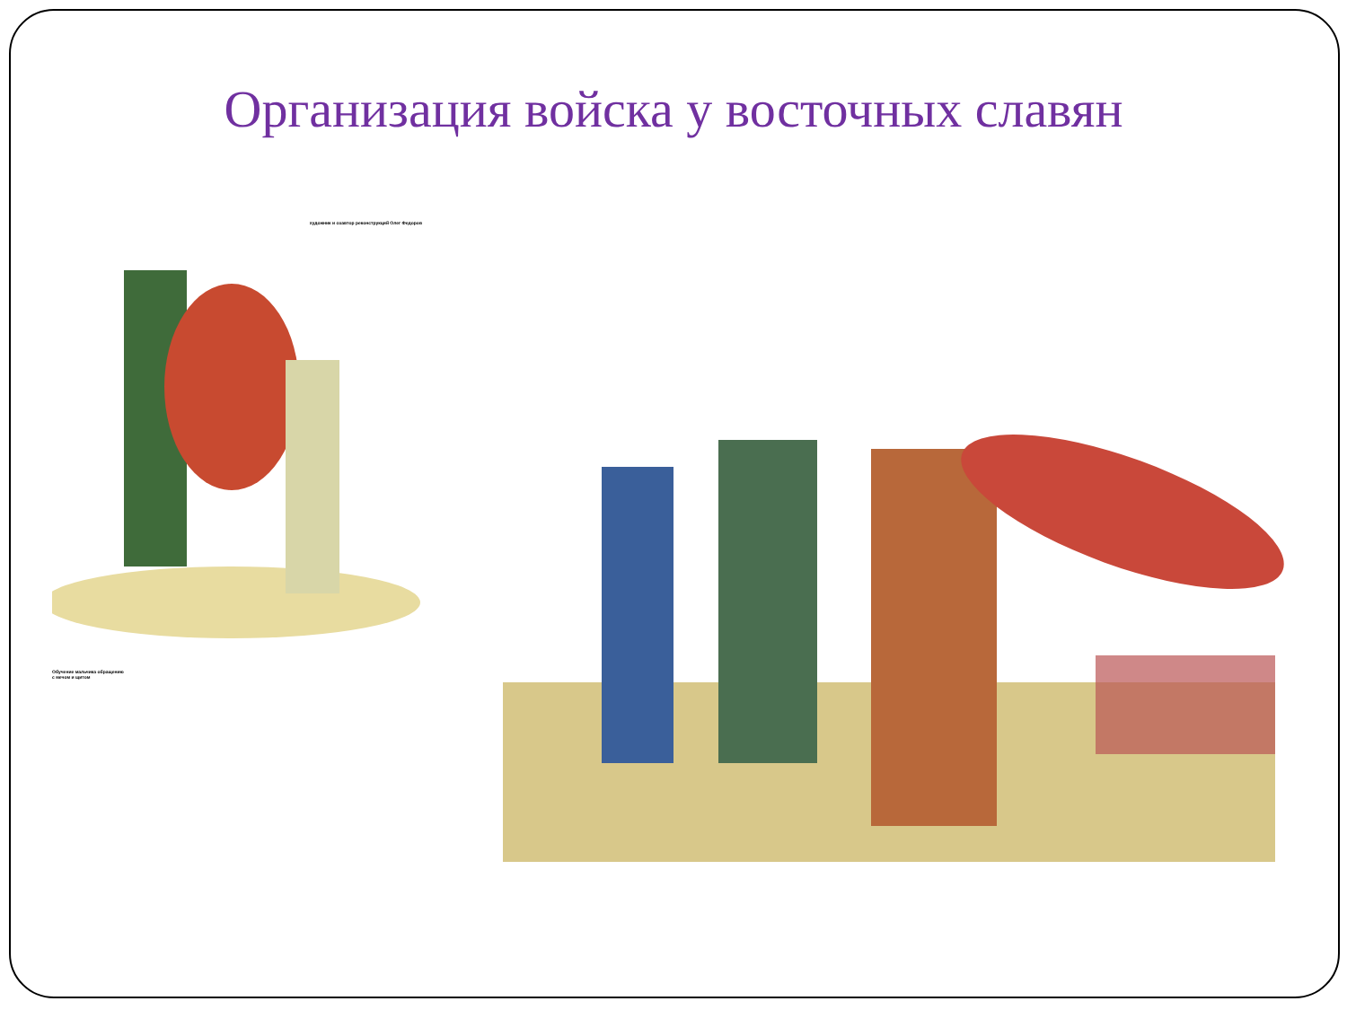Организация войска у восточных славян
художник и соавтор реконструкций Олег Федоров
Обучение мальчика обращению
с мечом и щитом